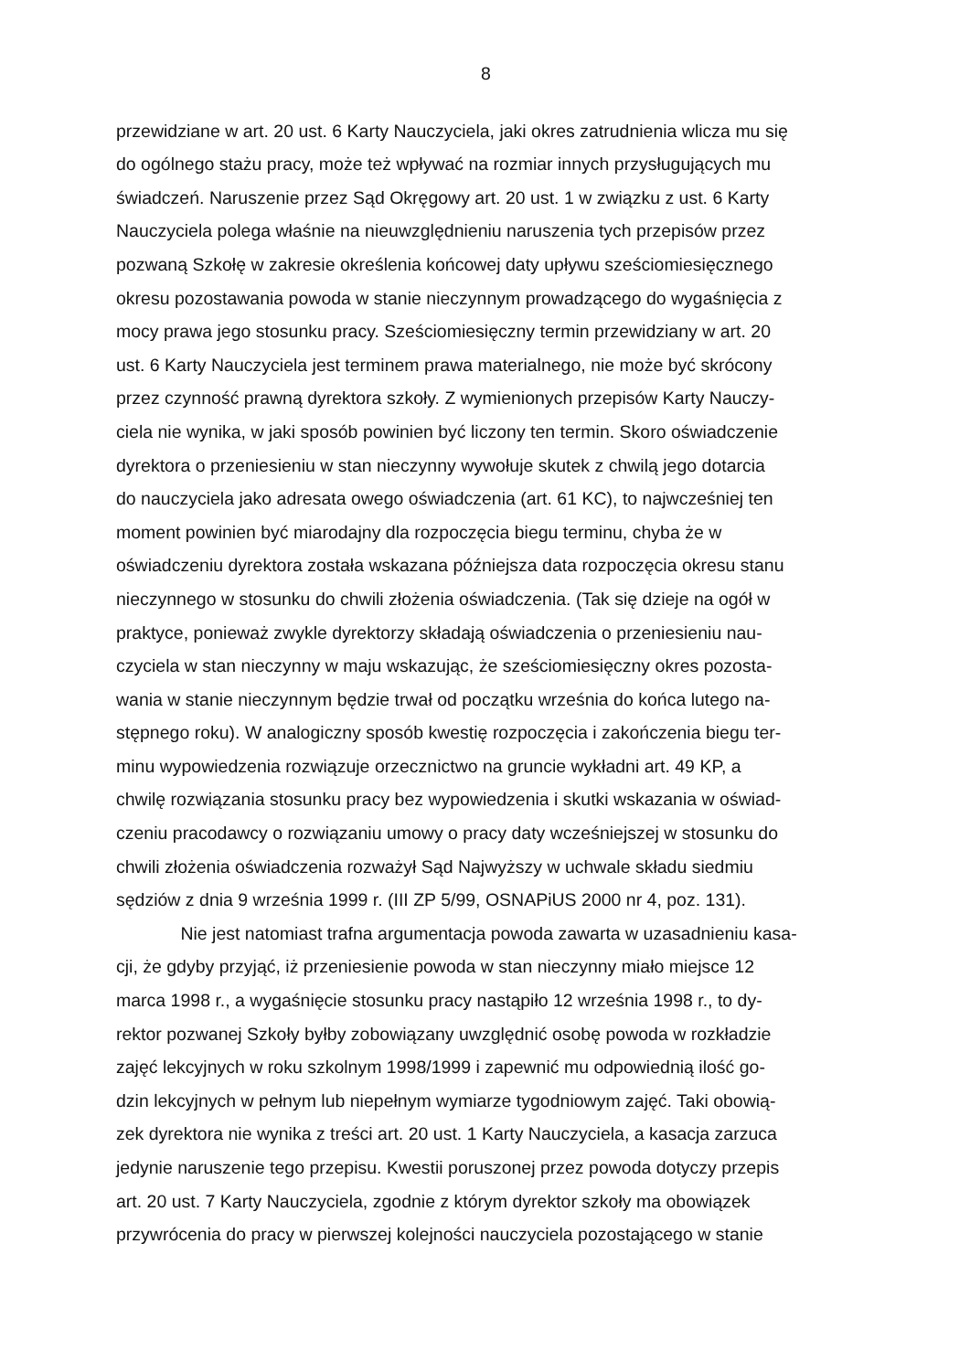8
przewidziane w art. 20 ust. 6 Karty Nauczyciela, jaki okres zatrudnienia wlicza mu się
do ogólnego stażu pracy, może też wpływać na rozmiar innych przysługujących mu
świadczeń. Naruszenie przez Sąd Okręgowy art. 20 ust. 1 w związku z ust. 6 Karty
Nauczyciela polega właśnie na nieuwzględnieniu naruszenia tych przepisów przez
pozwaną Szkołę w zakresie określenia końcowej daty upływu sześciomiesięcznego
okresu pozostawania powoda w stanie nieczynnym prowadzącego do wygaśnięcia z
mocy prawa jego stosunku pracy. Sześciomiesięczny termin przewidziany w art. 20
ust. 6 Karty Nauczyciela jest terminem prawa materialnego, nie może być skrócony
przez czynność prawną dyrektora szkoły. Z wymienionych przepisów Karty Nauczy-
ciela nie wynika, w jaki sposób powinien być liczony ten termin. Skoro oświadczenie
dyrektora o przeniesieniu w stan nieczynny wywołuje skutek z chwilą jego dotarcia
do nauczyciela jako adresata owego oświadczenia (art. 61 KC), to najwcześniej ten
moment powinien być miarodajny dla rozpoczęcia biegu terminu, chyba że w
oświadczeniu dyrektora została wskazana późniejsza data rozpoczęcia okresu stanu
nieczynnego w stosunku do chwili złożenia oświadczenia. (Tak się dzieje na ogół w
praktyce, ponieważ zwykle dyrektorzy składają oświadczenia o przeniesieniu nau-
czyciela w stan nieczynny w maju wskazując, że sześciomiesięczny okres pozosta-
wania w stanie nieczynnym będzie trwał od początku września do końca lutego na-
stępnego roku). W analogiczny sposób kwestię rozpoczęcia i zakończenia biegu ter-
minu wypowiedzenia rozwiązuje orzecznictwo na gruncie wykładni art. 49 KP, a
chwilę rozwiązania stosunku pracy bez wypowiedzenia i skutki wskazania w oświad-
czeniu pracodawcy o rozwiązaniu umowy o pracy daty wcześniejszej w stosunku do
chwili złożenia oświadczenia rozważył Sąd Najwyższy w uchwale składu siedmiu
sędziów z dnia 9 września 1999 r. (III ZP 5/99, OSNAPiUS 2000 nr 4, poz. 131).
Nie jest natomiast trafna argumentacja powoda zawarta w uzasadnieniu kasa-
cji, że gdyby przyjąć, iż przeniesienie powoda w stan nieczynny miało miejsce 12
marca 1998 r., a wygaśnięcie stosunku pracy nastąpiło 12 września 1998 r., to dy-
rektor pozwanej Szkoły byłby zobowiązany uwzględnić osobę powoda w rozkładzie
zajęć lekcyjnych w roku szkolnym 1998/1999 i zapewnić mu odpowiednią ilość go-
dzin lekcyjnych w pełnym lub niepełnym wymiarze tygodniowym zajęć. Taki obowią-
zek dyrektora nie wynika z treści art. 20 ust. 1 Karty Nauczyciela, a kasacja zarzuca
jedynie naruszenie tego przepisu. Kwestii poruszonej przez powoda dotyczy przepis
art. 20 ust. 7 Karty Nauczyciela, zgodnie z którym dyrektor szkoły ma obowiązek
przywrócenia do pracy w pierwszej kolejności nauczyciela pozostającego w stanie